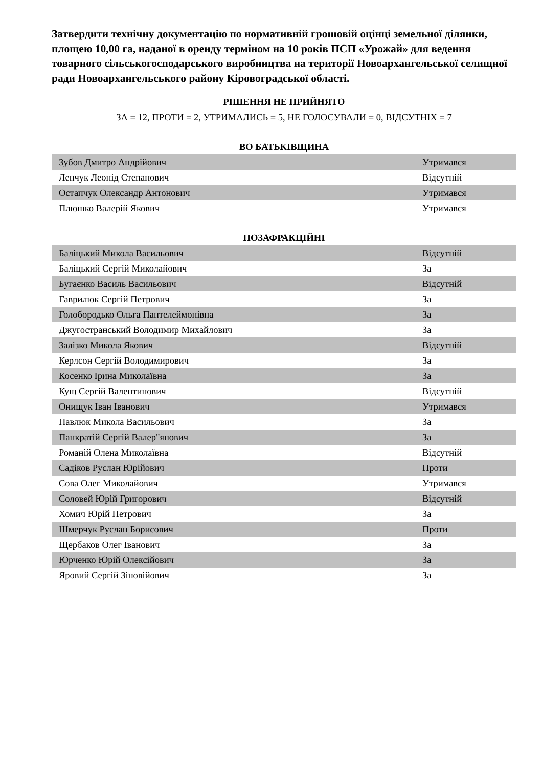Затвердити технічну документацію по нормативній грошовій оцінці земельної ділянки, площею 10,00 га, наданої в оренду терміном на 10 років ПСП «Урожай» для ведення товарного сільськогосподарського виробництва на території Новоархангельської селищної ради Новоархангельського району Кіровоградської області.
РІШЕННЯ НЕ ПРИЙНЯТО
ЗА = 12, ПРОТИ = 2, УТРИМАЛИСЬ = 5, НЕ ГОЛОСУВАЛИ = 0, ВІДСУТНІХ = 7
ВО БАТЬКІВЩИНА
| Зубов Дмитро Андрійович | Утримався |
| Ленчук Леонід Степанович | Відсутній |
| Остапчук Олександр Антонович | Утримався |
| Плюшко Валерій Якович | Утримався |
ПОЗАФРАКЦІЙНІ
| Баліцький Микола Васильович | Відсутній |
| Баліцький Сергій Миколайович | За |
| Бугаєнко Василь Васильович | Відсутній |
| Гаврилюк Сергій Петрович | За |
| Голобородько Ольга Пантелеймонівна | За |
| Джугостранський Володимир Михайлович | За |
| Залізко Микола Якович | Відсутній |
| Керлсон Сергій Володимирович | За |
| Косенко Ірина Миколаївна | За |
| Кущ Сергій Валентинович | Відсутній |
| Онищук Іван Іванович | Утримався |
| Павлюк Микола Васильович | За |
| Панкратій Сергій Валер"янович | За |
| Романій Олена Миколаївна | Відсутній |
| Садіков Руслан Юрійович | Проти |
| Сова Олег Миколайович | Утримався |
| Соловей Юрій Григорович | Відсутній |
| Хомич Юрій Петрович | За |
| Шмерчук Руслан Борисович | Проти |
| Щербаков Олег Іванович | За |
| Юрченко Юрій Олексійович | За |
| Яровий Сергій Зіновійович | За |